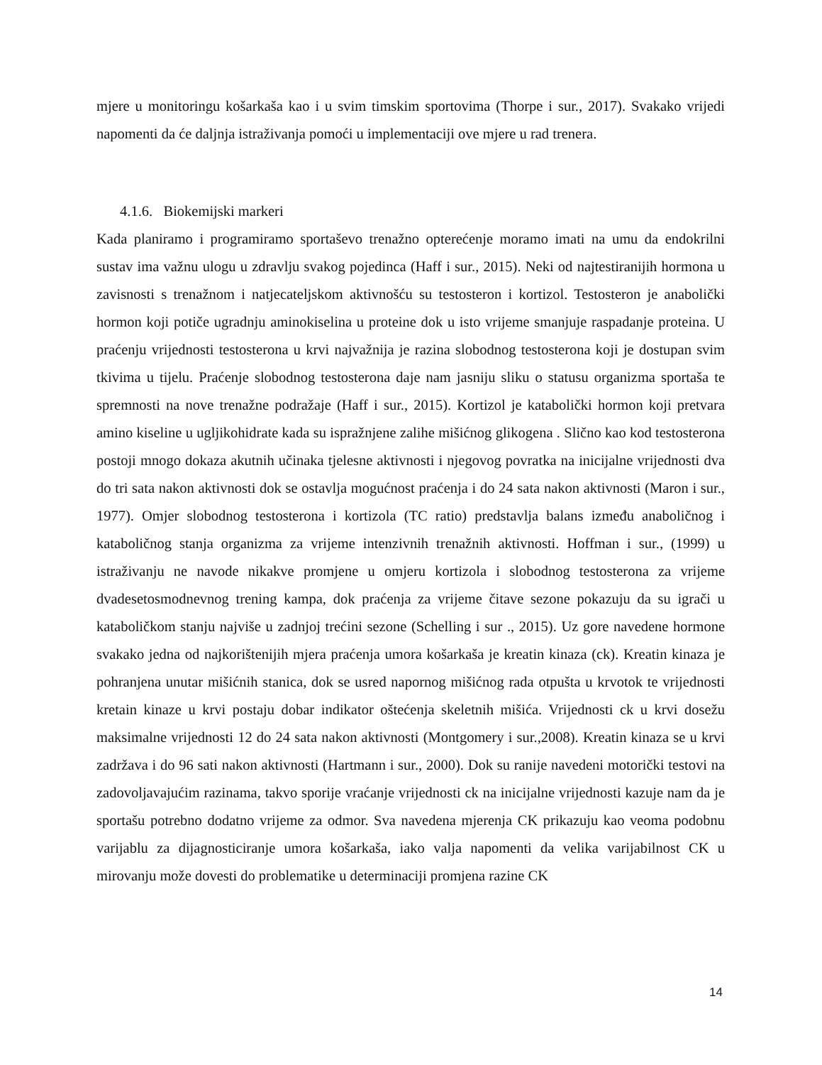mjere u monitoringu košarkaša kao i u svim timskim sportovima (Thorpe i sur., 2017). Svakako vrijedi napomenti da će daljnja istraživanja pomoći u implementaciji ove mjere u rad trenera.
4.1.6. Biokemijski markeri
Kada planiramo i programiramo sportaševo trenažno opterećenje moramo imati na umu da endokrilni sustav ima važnu ulogu u zdravlju svakog pojedinca (Haff i sur., 2015). Neki od najtestiranijih hormona u zavisnosti s trenažnom i natjecateljskom aktivnošću su testosteron i kortizol. Testosteron je anabolički hormon koji potiče ugradnju aminokiselina u proteine dok u isto vrijeme smanjuje raspadanje proteina. U praćenju vrijednosti testosterona u krvi najvažnija je razina slobodnog testosterona koji je dostupan svim tkivima u tijelu. Praćenje slobodnog testosterona daje nam jasniju sliku o statusu organizma sportaša te spremnosti na nove trenažne podražaje (Haff i sur., 2015). Kortizol je katabolički hormon koji pretvara amino kiseline u ugljikohidrate kada su ispražnjene zalihe mišićnog glikogena . Slično kao kod testosterona postoji mnogo dokaza akutnih učinaka tjelesne aktivnosti i njegovog povratka na inicijalne vrijednosti dva do tri sata nakon aktivnosti dok se ostavlja mogućnost praćenja i do 24 sata nakon aktivnosti (Maron i sur., 1977). Omjer slobodnog testosterona i kortizola (TC ratio) predstavlja balans između anaboličnog i kataboličnog stanja organizma za vrijeme intenzivnih trenažnih aktivnosti. Hoffman i sur., (1999) u istraživanju ne navode nikakve promjene u omjeru kortizola i slobodnog testosterona za vrijeme dvadesetosmodnevnog trening kampa, dok praćenja za vrijeme čitave sezone pokazuju da su igrači u kataboličkom stanju najviše u zadnjoj trećini sezone (Schelling i sur ., 2015). Uz gore navedene hormone svakako jedna od najkorištenijih mjera praćenja umora košarkaša je kreatin kinaza (ck). Kreatin kinaza je pohranjena unutar mišićnih stanica, dok se usred napornog mišićnog rada otpušta u krvotok te vrijednosti kretain kinaze u krvi postaju dobar indikator oštećenja skeletnih mišića. Vrijednosti ck u krvi dosežu maksimalne vrijednosti 12 do 24 sata nakon aktivnosti (Montgomery i sur.,2008). Kreatin kinaza se u krvi zadržava i do 96 sati nakon aktivnosti (Hartmann i sur., 2000). Dok su ranije navedeni motorički testovi na zadovoljavajućim razinama, takvo sporije vraćanje vrijednosti ck na inicijalne vrijednosti kazuje nam da je sportašu potrebno dodatno vrijeme za odmor. Sva navedena mjerenja CK prikazuju kao veoma podobnu varijablu za dijagnosticiranje umora košarkaša, iako valja napomenti da velika varijabilnost CK u mirovanju može dovesti do problematike u determinaciji promjena razine CK
14